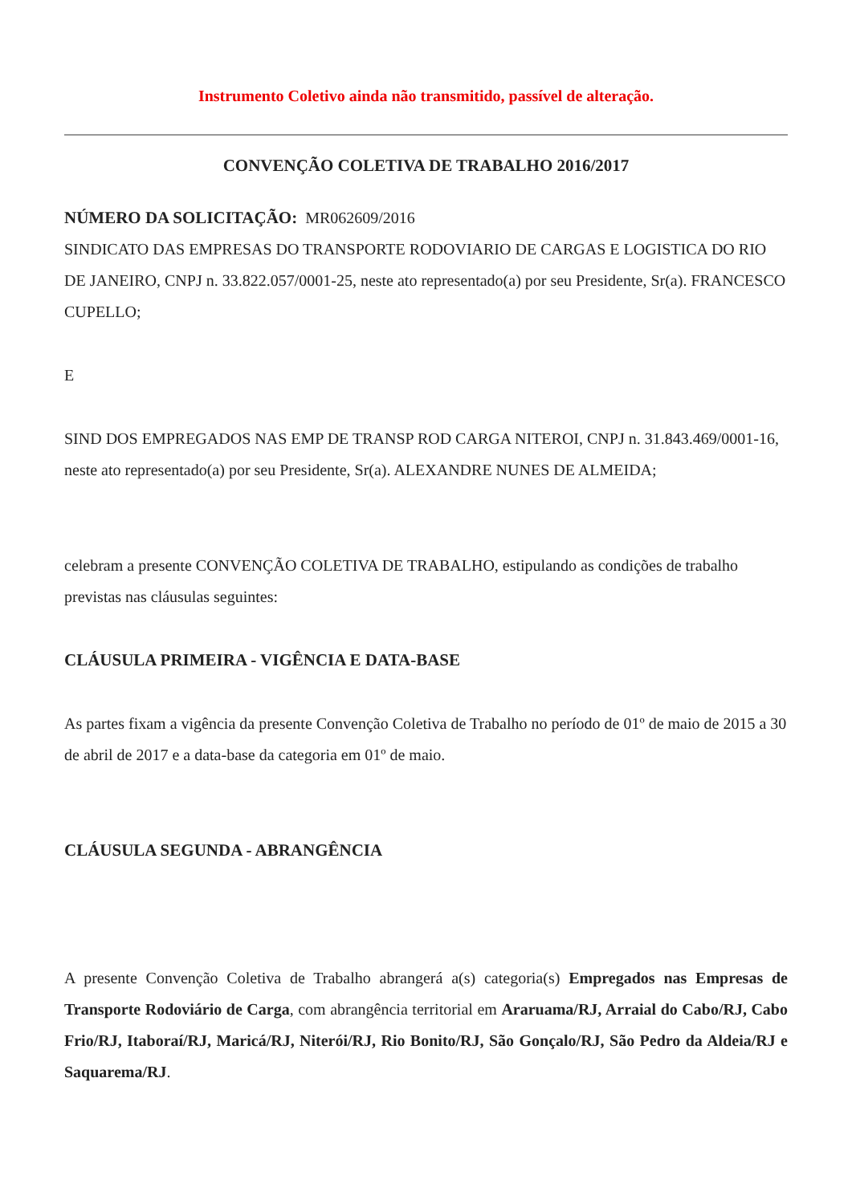Instrumento Coletivo ainda não transmitido, passível de alteração.
CONVENÇÃO COLETIVA DE TRABALHO 2016/2017
NÚMERO DA SOLICITAÇÃO: MR062609/2016
SINDICATO DAS EMPRESAS DO TRANSPORTE RODOVIARIO DE CARGAS E LOGISTICA DO RIO DE JANEIRO, CNPJ n. 33.822.057/0001-25, neste ato representado(a) por seu Presidente, Sr(a). FRANCESCO CUPELLO;
E
SIND DOS EMPREGADOS NAS EMP DE TRANSP ROD CARGA NITEROI, CNPJ n. 31.843.469/0001-16, neste ato representado(a) por seu Presidente, Sr(a). ALEXANDRE NUNES DE ALMEIDA;
celebram a presente CONVENÇÃO COLETIVA DE TRABALHO, estipulando as condições de trabalho previstas nas cláusulas seguintes:
CLÁUSULA PRIMEIRA - VIGÊNCIA E DATA-BASE
As partes fixam a vigência da presente Convenção Coletiva de Trabalho no período de 01º de maio de 2015 a 30 de abril de 2017 e a data-base da categoria em 01º de maio.
CLÁUSULA SEGUNDA - ABRANGÊNCIA
A presente Convenção Coletiva de Trabalho abrangerá a(s) categoria(s) Empregados nas Empresas de Transporte Rodoviário de Carga, com abrangência territorial em Araruama/RJ, Arraial do Cabo/RJ, Cabo Frio/RJ, Itaboraí/RJ, Maricá/RJ, Niterói/RJ, Rio Bonito/RJ, São Gonçalo/RJ, São Pedro da Aldeia/RJ e Saquarema/RJ.